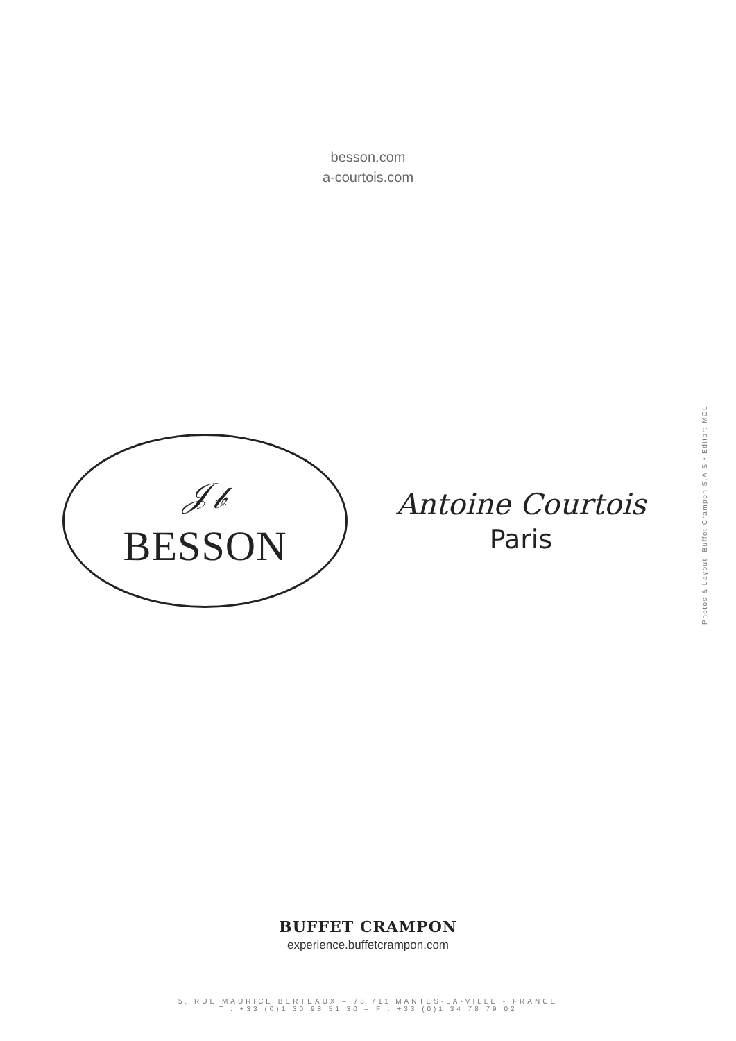besson.com
a-courtois.com
𝒥𝒷
BESSON
Antoine Courtois
Paris
Photos & Layout: Buffet Crampon S.A.S • Editor: MOL
BUFFET CRAMPON
experience.buffetcrampon.com
5, RUE MAURICE BERTEAUX – 78 711 MANTES-LA-VILLE - FRANCE
T : +33 (0)1 30 98 51 30 – F : +33 (0)1 34 78 79 02